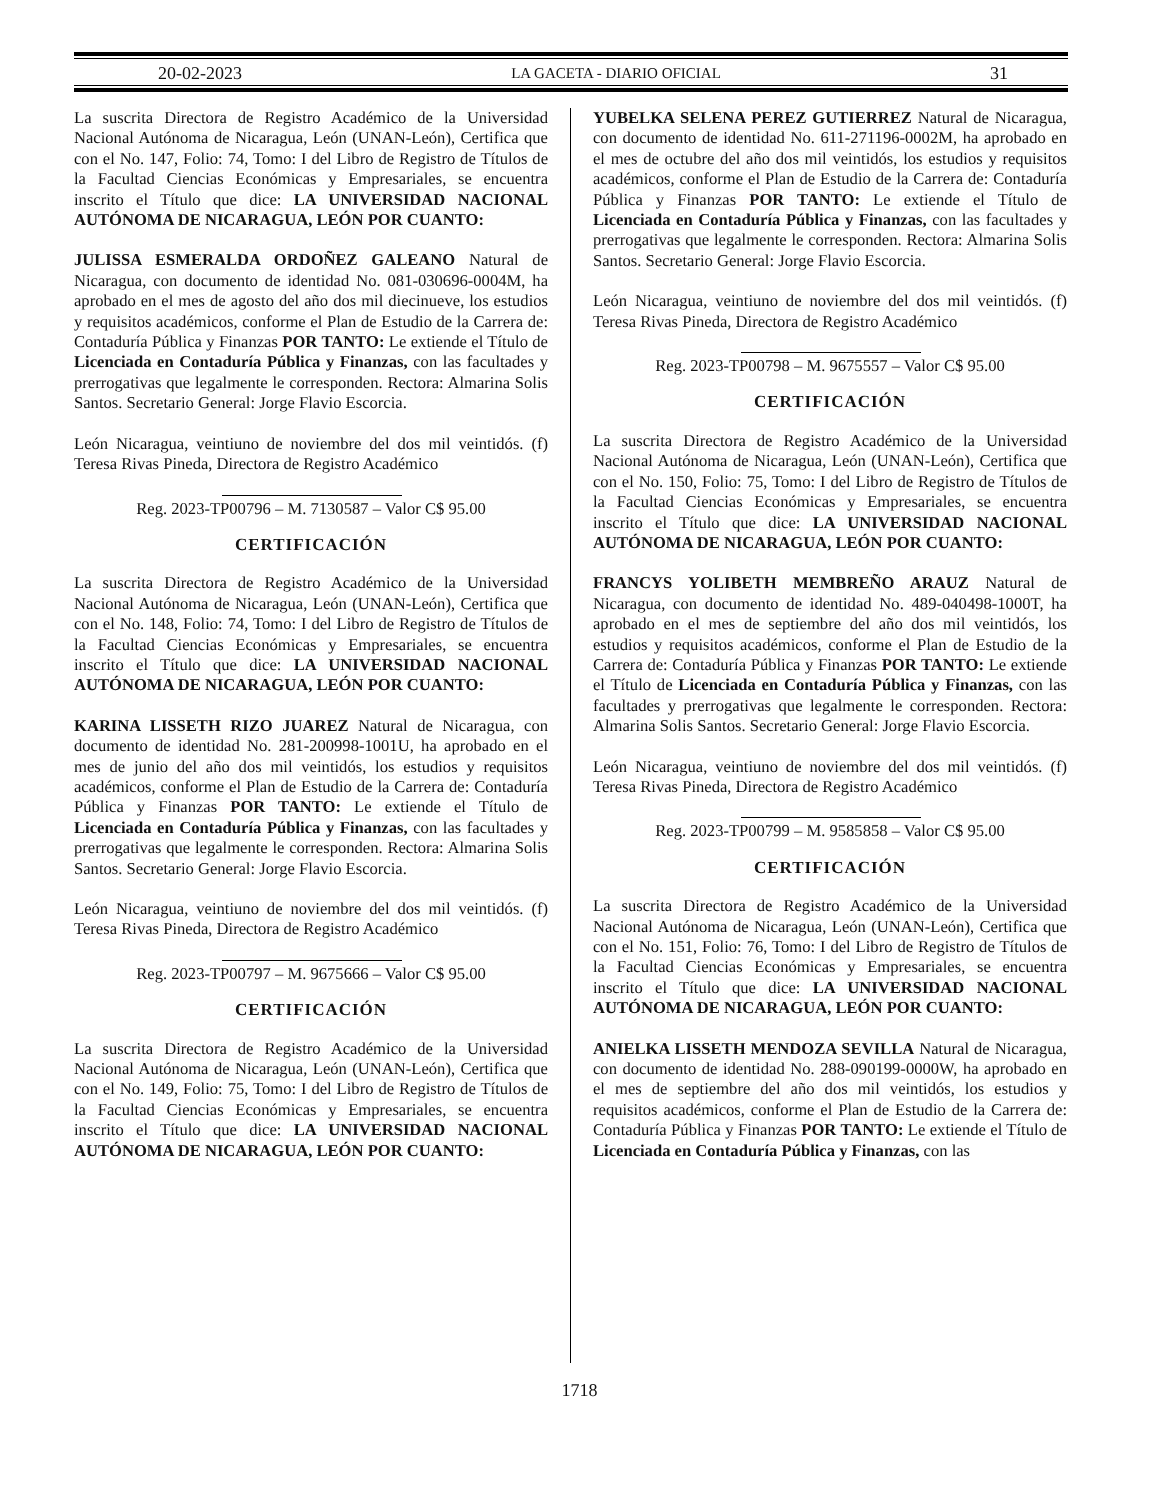20-02-2023 LA GACETA - DIARIO OFICIAL 31
La suscrita Directora de Registro Académico de la Universidad Nacional Autónoma de Nicaragua, León (UNAN-León), Certifica que con el No. 147, Folio: 74, Tomo: I del Libro de Registro de Títulos de la Facultad Ciencias Económicas y Empresariales, se encuentra inscrito el Título que dice: LA UNIVERSIDAD NACIONAL AUTÓNOMA DE NICARAGUA, LEÓN POR CUANTO:
JULISSA ESMERALDA ORDOÑEZ GALEANO Natural de Nicaragua, con documento de identidad No. 081-030696-0004M, ha aprobado en el mes de agosto del año dos mil diecinueve, los estudios y requisitos académicos, conforme el Plan de Estudio de la Carrera de: Contaduría Pública y Finanzas POR TANTO: Le extiende el Título de Licenciada en Contaduría Pública y Finanzas, con las facultades y prerrogativas que legalmente le corresponden. Rectora: Almarina Solis Santos. Secretario General: Jorge Flavio Escorcia.
León Nicaragua, veintiuno de noviembre del dos mil veintidós. (f) Teresa Rivas Pineda, Directora de Registro Académico
Reg. 2023-TP00796 – M. 7130587 – Valor C$ 95.00
CERTIFICACIÓN
La suscrita Directora de Registro Académico de la Universidad Nacional Autónoma de Nicaragua, León (UNAN-León), Certifica que con el No. 148, Folio: 74, Tomo: I del Libro de Registro de Títulos de la Facultad Ciencias Económicas y Empresariales, se encuentra inscrito el Título que dice: LA UNIVERSIDAD NACIONAL AUTÓNOMA DE NICARAGUA, LEÓN POR CUANTO:
KARINA LISSETH RIZO JUAREZ Natural de Nicaragua, con documento de identidad No. 281-200998-1001U, ha aprobado en el mes de junio del año dos mil veintidós, los estudios y requisitos académicos, conforme el Plan de Estudio de la Carrera de: Contaduría Pública y Finanzas POR TANTO: Le extiende el Título de Licenciada en Contaduría Pública y Finanzas, con las facultades y prerrogativas que legalmente le corresponden. Rectora: Almarina Solis Santos. Secretario General: Jorge Flavio Escorcia.
León Nicaragua, veintiuno de noviembre del dos mil veintidós. (f) Teresa Rivas Pineda, Directora de Registro Académico
Reg. 2023-TP00797 – M. 9675666 – Valor C$ 95.00
CERTIFICACIÓN
La suscrita Directora de Registro Académico de la Universidad Nacional Autónoma de Nicaragua, León (UNAN-León), Certifica que con el No. 149, Folio: 75, Tomo: I del Libro de Registro de Títulos de la Facultad Ciencias Económicas y Empresariales, se encuentra inscrito el Título que dice: LA UNIVERSIDAD NACIONAL AUTÓNOMA DE NICARAGUA, LEÓN POR CUANTO:
YUBELKA SELENA PEREZ GUTIERREZ Natural de Nicaragua, con documento de identidad No. 611-271196-0002M, ha aprobado en el mes de octubre del año dos mil veintidós, los estudios y requisitos académicos, conforme el Plan de Estudio de la Carrera de: Contaduría Pública y Finanzas POR TANTO: Le extiende el Título de Licenciada en Contaduría Pública y Finanzas, con las facultades y prerrogativas que legalmente le corresponden. Rectora: Almarina Solis Santos. Secretario General: Jorge Flavio Escorcia.
León Nicaragua, veintiuno de noviembre del dos mil veintidós. (f) Teresa Rivas Pineda, Directora de Registro Académico
Reg. 2023-TP00798 – M. 9675557 – Valor C$ 95.00
CERTIFICACIÓN
La suscrita Directora de Registro Académico de la Universidad Nacional Autónoma de Nicaragua, León (UNAN-León), Certifica que con el No. 150, Folio: 75, Tomo: I del Libro de Registro de Títulos de la Facultad Ciencias Económicas y Empresariales, se encuentra inscrito el Título que dice: LA UNIVERSIDAD NACIONAL AUTÓNOMA DE NICARAGUA, LEÓN POR CUANTO:
FRANCYS YOLIBETH MEMBREÑO ARAUZ Natural de Nicaragua, con documento de identidad No. 489-040498-1000T, ha aprobado en el mes de septiembre del año dos mil veintidós, los estudios y requisitos académicos, conforme el Plan de Estudio de la Carrera de: Contaduría Pública y Finanzas POR TANTO: Le extiende el Título de Licenciada en Contaduría Pública y Finanzas, con las facultades y prerrogativas que legalmente le corresponden. Rectora: Almarina Solis Santos. Secretario General: Jorge Flavio Escorcia.
León Nicaragua, veintiuno de noviembre del dos mil veintidós. (f) Teresa Rivas Pineda, Directora de Registro Académico
Reg. 2023-TP00799 – M. 9585858 – Valor C$ 95.00
CERTIFICACIÓN
La suscrita Directora de Registro Académico de la Universidad Nacional Autónoma de Nicaragua, León (UNAN-León), Certifica que con el No. 151, Folio: 76, Tomo: I del Libro de Registro de Títulos de la Facultad Ciencias Económicas y Empresariales, se encuentra inscrito el Título que dice: LA UNIVERSIDAD NACIONAL AUTÓNOMA DE NICARAGUA, LEÓN POR CUANTO:
ANIELKA LISSETH MENDOZA SEVILLA Natural de Nicaragua, con documento de identidad No. 288-090199-0000W, ha aprobado en el mes de septiembre del año dos mil veintidós, los estudios y requisitos académicos, conforme el Plan de Estudio de la Carrera de: Contaduría Pública y Finanzas POR TANTO: Le extiende el Título de Licenciada en Contaduría Pública y Finanzas, con las
1718